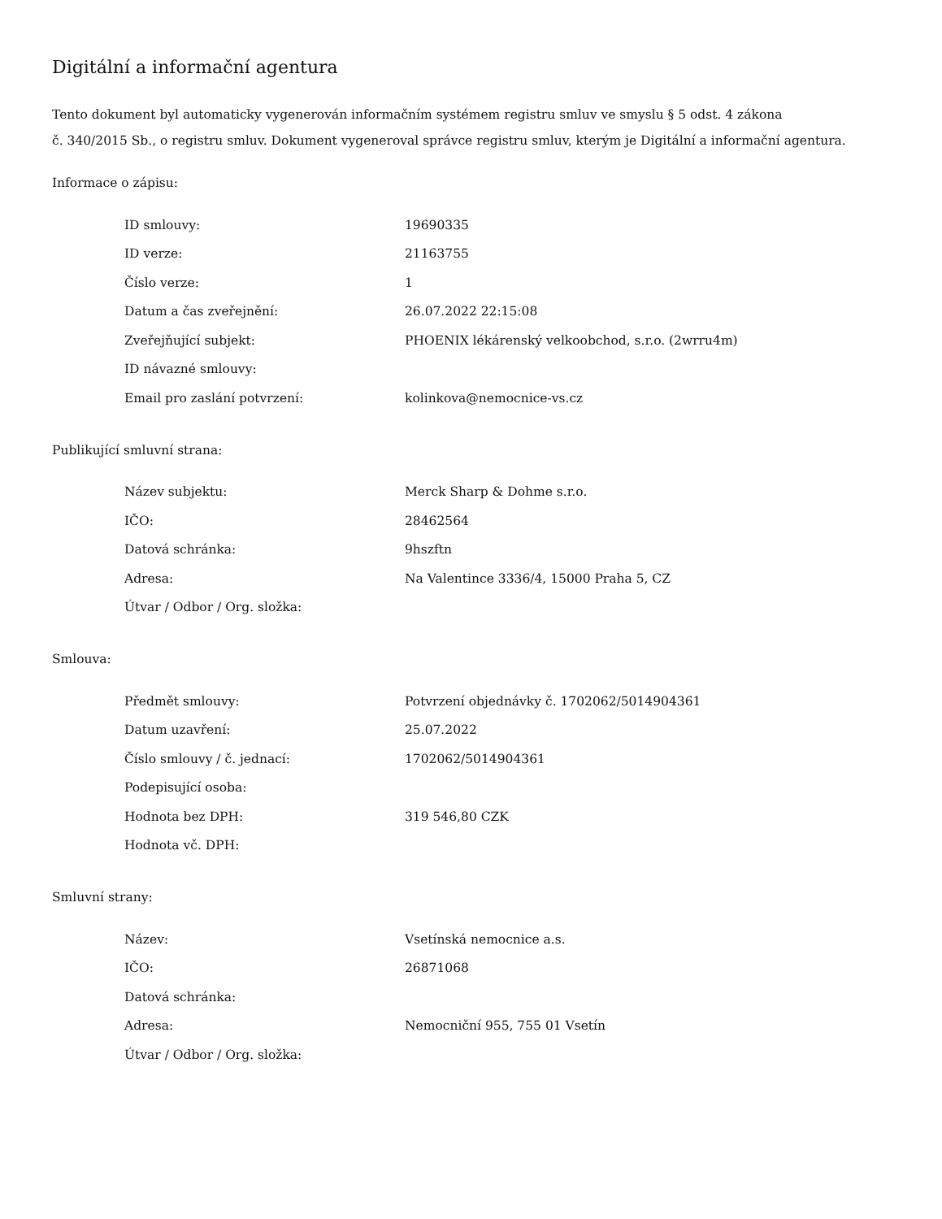Digitální a informační agentura
Tento dokument byl automaticky vygenerován informačním systémem registru smluv ve smyslu § 5 odst. 4 zákona
č. 340/2015 Sb., o registru smluv. Dokument vygeneroval správce registru smluv, kterým je Digitální a informační agentura.
Informace o zápisu:
| ID smlouvy: | 19690335 |
| ID verze: | 21163755 |
| Číslo verze: | 1 |
| Datum a čas zveřejnění: | 26.07.2022 22:15:08 |
| Zveřejňující subjekt: | PHOENIX lékárenský velkoobchod, s.r.o. (2wrru4m) |
| ID návazné smlouvy: | |
| Email pro zaslání potvrzení: | kolinkova@nemocnice-vs.cz |
Publikující smluvní strana:
| Název subjektu: | Merck Sharp & Dohme s.r.o. |
| IČO: | 28462564 |
| Datová schránka: | 9hszftn |
| Adresa: | Na Valentince 3336/4, 15000 Praha 5, CZ |
| Útvar / Odbor / Org. složka: | |
Smlouva:
| Předmět smlouvy: | Potvrzení objednávky č. 1702062/5014904361 |
| Datum uzavření: | 25.07.2022 |
| Číslo smlouvy / č. jednací: | 1702062/5014904361 |
| Podepisující osoba: | |
| Hodnota bez DPH: | 319 546,80 CZK |
| Hodnota vč. DPH: | |
Smluvní strany:
| Název: | Vsetínská nemocnice a.s. |
| IČO: | 26871068 |
| Datová schránka: | |
| Adresa: | Nemocniční 955, 755 01 Vsetín |
| Útvar / Odbor / Org. složka: | |